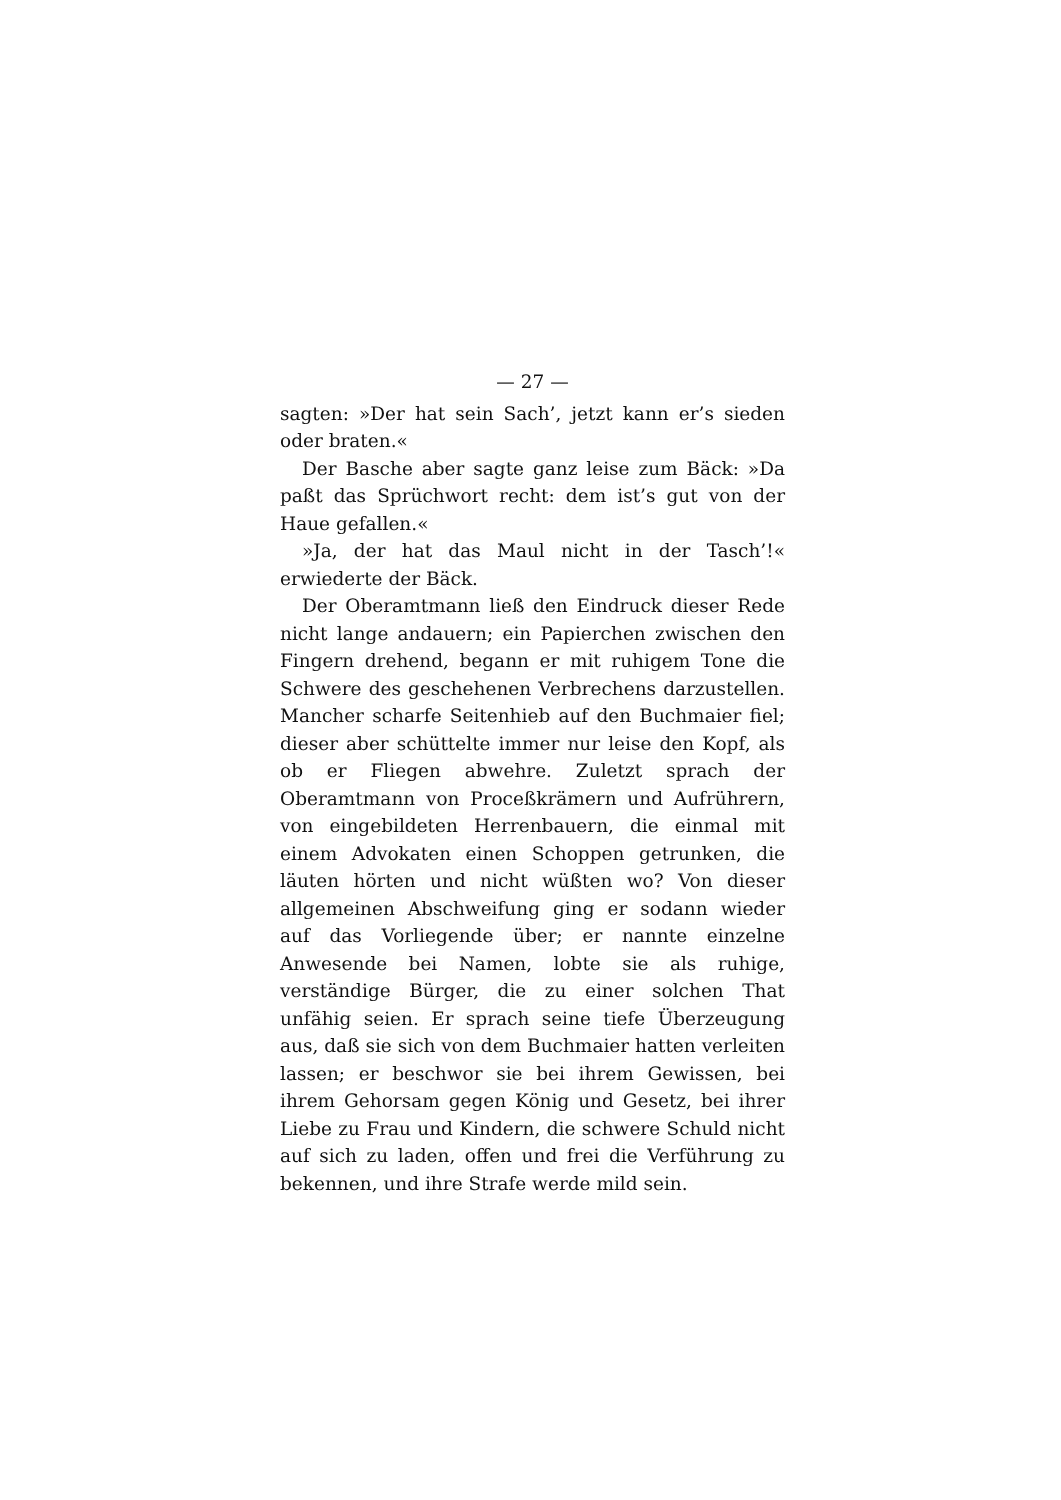— 27 —
sagten: »Der hat sein Sach’, jetzt kann er’s sieden oder braten.«
Der Basche aber sagte ganz leise zum Bäck: »Da paßt das Sprüchwort recht: dem ist’s gut von der Haue gefallen.«
»Ja, der hat das Maul nicht in der Tasch’!« erwiederte der Bäck.
Der Oberamtmann ließ den Eindruck dieser Rede nicht lange andauern; ein Papierchen zwischen den Fingern drehend, begann er mit ruhigem Tone die Schwere des geschehenen Verbrechens darzustellen. Mancher scharfe Seitenhieb auf den Buchmaier fiel; dieser aber schüttelte immer nur leise den Kopf, als ob er Fliegen abwehre. Zuletzt sprach der Oberamtmann von Proceßkrämern und Aufrührern, von eingebildeten Herrenbauern, die einmal mit einem Advokaten einen Schoppen getrunken, die läuten hörten und nicht wüßten wo? Von dieser allgemeinen Abschweifung ging er sodann wieder auf das Vorliegende über; er nannte einzelne Anwesende bei Namen, lobte sie als ruhige, verständige Bürger, die zu einer solchen That unfähig seien. Er sprach seine tiefe Überzeugung aus, daß sie sich von dem Buchmaier hatten verleiten lassen; er beschwor sie bei ihrem Gewissen, bei ihrem Gehorsam gegen König und Gesetz, bei ihrer Liebe zu Frau und Kindern, die schwere Schuld nicht auf sich zu laden, offen und frei die Verführung zu bekennen, und ihre Strafe werde mild sein.